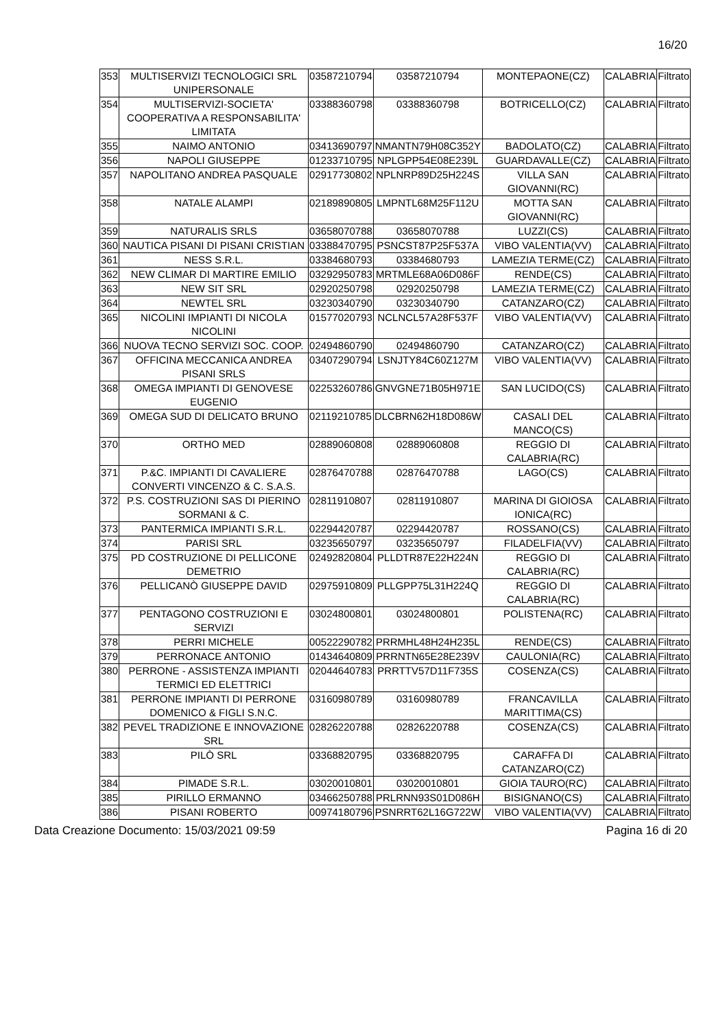16/20
| 353 | MULTISERVIZI TECNOLOGICI SRL UNIPERSONALE | 03587210794 | 03587210794 | MONTEPAONE(CZ) | CALABRIA | Filtrato |
| 354 | MULTISERVIZI-SOCIETA' COOPERATIVA A RESPONSABILITA' LIMITATA | 03388360798 | 03388360798 | BOTRICELLO(CZ) | CALABRIA | Filtrato |
| 355 | NAIMO ANTONIO | 03413690797 | NMANTN79H08C352Y | BADOLATO(CZ) | CALABRIA | Filtrato |
| 356 | NAPOLI GIUSEPPE | 01233710795 | NPLGPP54E08E239L | GUARDAVALLE(CZ) | CALABRIA | Filtrato |
| 357 | NAPOLITANO ANDREA PASQUALE | 02917730802 | NPLNRP89D25H224S | VILLA SAN GIOVANNI(RC) | CALABRIA | Filtrato |
| 358 | NATALE ALAMPI | 02189890805 | LMPNTL68M25F112U | MOTTA SAN GIOVANNI(RC) | CALABRIA | Filtrato |
| 359 | NATURALIS SRLS | 03658070788 | 03658070788 | LUZZI(CS) | CALABRIA | Filtrato |
| 360 | NAUTICA PISANI DI PISANI CRISTIAN | 03388470795 | PSNCST87P25F537A | VIBO VALENTIA(VV) | CALABRIA | Filtrato |
| 361 | NESS S.R.L. | 03384680793 | 03384680793 | LAMEZIA TERME(CZ) | CALABRIA | Filtrato |
| 362 | NEW CLIMAR DI MARTIRE EMILIO | 03292950783 | MRTMLE68A06D086F | RENDE(CS) | CALABRIA | Filtrato |
| 363 | NEW SIT SRL | 02920250798 | 02920250798 | LAMEZIA TERME(CZ) | CALABRIA | Filtrato |
| 364 | NEWTEL SRL | 03230340790 | 03230340790 | CATANZARO(CZ) | CALABRIA | Filtrato |
| 365 | NICOLINI IMPIANTI DI NICOLA NICOLINI | 01577020793 | NCLNCL57A28F537F | VIBO VALENTIA(VV) | CALABRIA | Filtrato |
| 366 | NUOVA TECNO SERVIZI SOC. COOP. | 02494860790 | 02494860790 | CATANZARO(CZ) | CALABRIA | Filtrato |
| 367 | OFFICINA MECCANICA ANDREA PISANI SRLS | 03407290794 | LSNJTY84C60Z127M | VIBO VALENTIA(VV) | CALABRIA | Filtrato |
| 368 | OMEGA IMPIANTI DI GENOVESE EUGENIO | 02253260786 | GNVGNE71B05H971E | SAN LUCIDO(CS) | CALABRIA | Filtrato |
| 369 | OMEGA SUD DI DELICATO BRUNO | 02119210785 | DLCBRN62H18D086W | CASALI DEL MANCO(CS) | CALABRIA | Filtrato |
| 370 | ORTHO MED | 02889060808 | 02889060808 | REGGIO DI CALABRIA(RC) | CALABRIA | Filtrato |
| 371 | P.&C. IMPIANTI DI CAVALIERE CONVERTI VINCENZO & C. S.A.S. | 02876470788 | 02876470788 | LAGO(CS) | CALABRIA | Filtrato |
| 372 | P.S. COSTRUZIONI SAS DI PIERINO SORMANI & C. | 02811910807 | 02811910807 | MARINA DI GIOIOSA IONICA(RC) | CALABRIA | Filtrato |
| 373 | PANTERMICA IMPIANTI S.R.L. | 02294420787 | 02294420787 | ROSSANO(CS) | CALABRIA | Filtrato |
| 374 | PARISI SRL | 03235650797 | 03235650797 | FILADELFIA(VV) | CALABRIA | Filtrato |
| 375 | PD COSTRUZIONE DI PELLICONE DEMETRIO | 02492820804 | PLLDTR87E22H224N | REGGIO DI CALABRIA(RC) | CALABRIA | Filtrato |
| 376 | PELLICANÒ GIUSEPPE DAVID | 02975910809 | PLLGPP75L31H224Q | REGGIO DI CALABRIA(RC) | CALABRIA | Filtrato |
| 377 | PENTAGONO COSTRUZIONI E SERVIZI | 03024800801 | 03024800801 | POLISTENA(RC) | CALABRIA | Filtrato |
| 378 | PERRI MICHELE | 00522290782 | PRRMHL48H24H235L | RENDE(CS) | CALABRIA | Filtrato |
| 379 | PERRONACE ANTONIO | 01434640809 | PRRNTN65E28E239V | CAULONIA(RC) | CALABRIA | Filtrato |
| 380 | PERRONE - ASSISTENZA IMPIANTI TERMICI ED ELETTRICI | 02044640783 | PRRTTV57D11F735S | COSENZA(CS) | CALABRIA | Filtrato |
| 381 | PERRONE IMPIANTI DI PERRONE DOMENICO & FIGLI S.N.C. | 03160980789 | 03160980789 | FRANCAVILLA MARITTIMA(CS) | CALABRIA | Filtrato |
| 382 | PEVEL TRADIZIONE E INNOVAZIONE SRL | 02826220788 | 02826220788 | COSENZA(CS) | CALABRIA | Filtrato |
| 383 | PILÒ SRL | 03368820795 | 03368820795 | CARAFFA DI CATANZARO(CZ) | CALABRIA | Filtrato |
| 384 | PIMADE S.R.L. | 03020010801 | 03020010801 | GIOIA TAURO(RC) | CALABRIA | Filtrato |
| 385 | PIRILLO ERMANNO | 03466250788 | PRLRNN93S01D086H | BISIGNANO(CS) | CALABRIA | Filtrato |
| 386 | PISANI ROBERTO | 00974180796 | PSNRRT62L16G722W | VIBO VALENTIA(VV) | CALABRIA | Filtrato |
Data Creazione Documento: 15/03/2021 09:59 Pagina 16 di 20